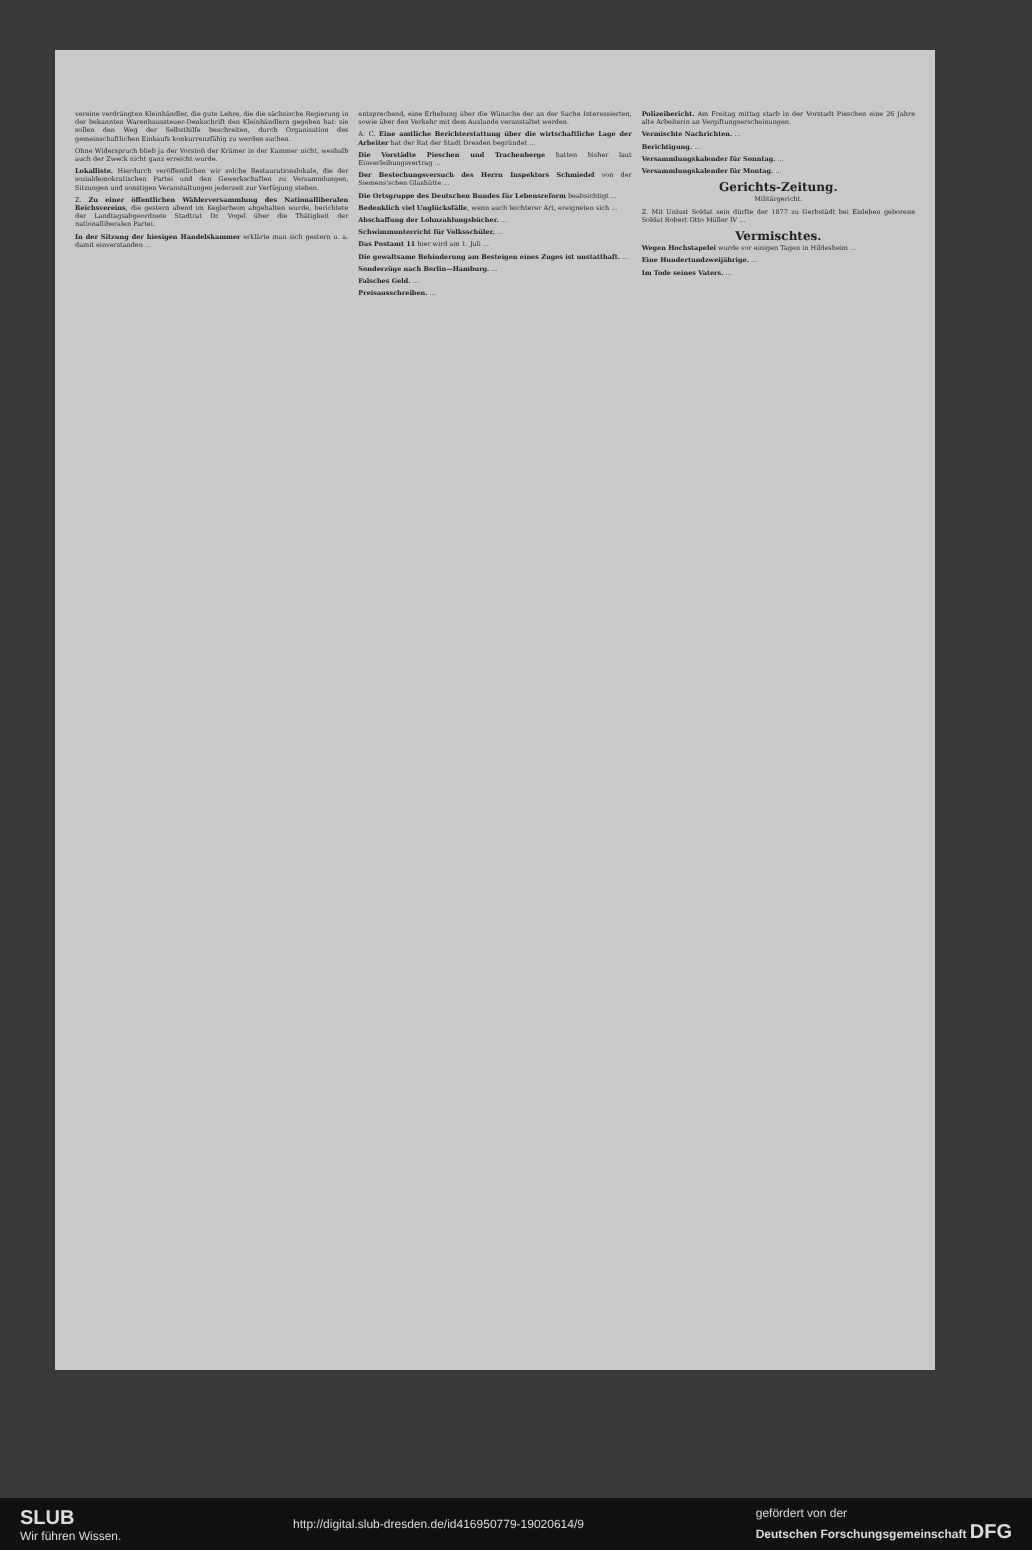vereine verdrängten Kleinhändler, die gute Lehre, die die sächsische Regierung in der bekannten Warenhaussteuer-Denkschrift den Kleinhändlern gegeben hat: sie sollen den Weg der Selbsthilfe beschreiten, durch Organisation des gemeinschaftlichen Einkaufs konkurrenzfähig zu werden suchen.
Ohne Widerspruch blieb ja der Vorstoß der Krämer in der Kammer nicht, weshalb auch der Zweck nicht ganz erreicht wurde.
Lokalliste. Hierdurch veröffentlichen wir solche Restaurationslokale, die der sozialdemokratischen Partei und den Gewerkschaften zu Versammlungen, Sitzungen und sonstigen Veranstaltungen jederzeit zur Verfügung stehen.
Z. Zu einer öffentlichen Wählerversammlung des Nationalliberalen Reichsvereins, die gestern abend im Keglerheim abgehalten wurde, berichtete der Landtagsabgeordnete Stadtrat Dr. Vogel über die Thätigkeit der nationalliberalen Partei.
In der Sitzung der hiesigen Handelskammer erklärte man sich gestern u. a. damit einverstanden ...
entsprechend, eine Erhebung über die Wünsche der an der Sache Interessierten, sowie über den Verkehr mit dem Auslande veranstaltet werden.
A. C. Eine amtliche Berichterstattung über die wirtschaftliche Lage der Arbeiter hat der Rat der Stadt Dresden begründet ...
Die Vorstädte Pieschen und Trachenberge hatten bisher laut Einverleibungsvertrag ...
Der Bestechungsversuch des Herrn Inspektors Schmiedel von der Siemens'schen Glashütte ...
Die Ortsgruppe des Deutschen Bundes für Lebensreform beabsichtigt ...
Bedenklich viel Unglücksfälle, wenn auch leichterer Art, ereigneten sich ...
Abschaffung der Lohnzahlungsbücher. ...
Schwimmunterricht für Volksschüler. ...
Das Postamt 11 hier wird am 1. Juli ...
Die gewaltsame Behinderung am Besteigen eines Zuges ist unstatthaft. ...
Sonderzüge nach Berlin—Hamburg. ...
Falsches Geld. ...
Preisausschreiben. ...
Polizeibericht. Am Freitag mittag starb in der Vorstadt Pieschen eine 26 Jahre alte Arbeiterin an Vergiftungserscheinungen.
Vermischte Nachrichten. ...
Berichtigung. ...
Versammlungskalender für Sonntag. ...
Versammlungskalender für Montag. ...
Gerichts-Zeitung.
Militärgericht.
Z. Mit Unlust Soldat sein dürfte der 1877 zu Gerbstädt bei Eisleben geborene Soldat Robert Otto Müller IV ...
Vermischtes.
Wegen Hochstapelei wurde vor einigen Tagen in Hildesheim ...
Eine Hundertundzweijährige. ...
Im Tode seines Vaters. ...
SLUB
Wir führen Wissen.
http://digital.slub-dresden.de/id416950779-19020614/9
gefördert von der
Deutschen Forschungsgemeinschaft DFG